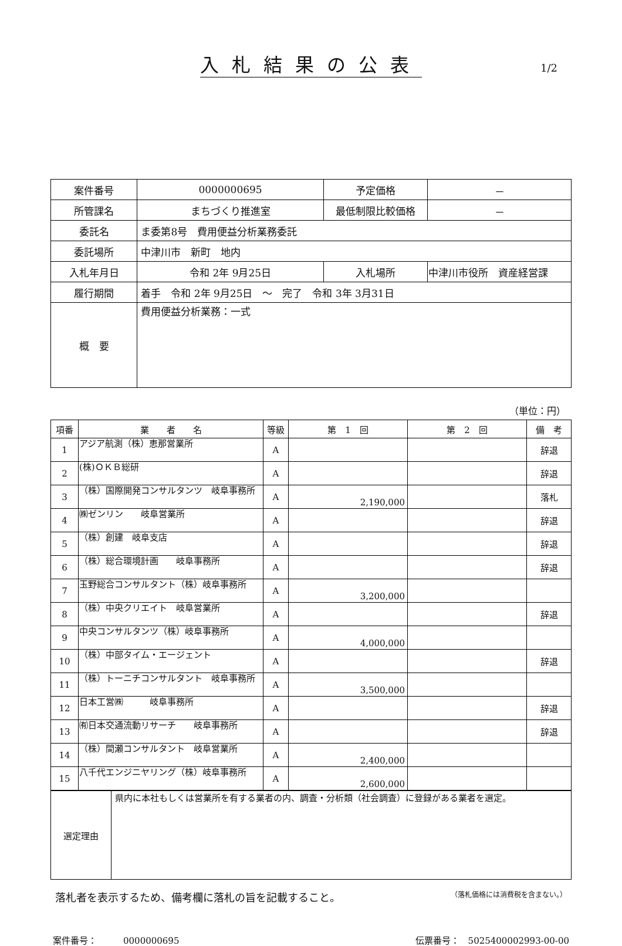入札結果の公表
1/2
| 案件番号 | 0000000695 | | 予定価格 | － |
| 所管課名 | まちづくり推進室 | | 最低制限比較価格 | － |
| 委託名 | ま委第8号 費用便益分析業務委託 | | | |
| 委託場所 | 中津川市 新町 地内 | | | |
| 入札年月日 | 令和 2年 9月25日 | 入札場所 | | 中津川市役所 資産経営課 |
| 履行期間 | 着手 令和 2年 9月25日 ～ 完了 令和 3年 3月31日 | | | |
| 概 要 | 費用便益分析業務：一式 | | | |
（単位：円）
| 項番 | 業 者 名 | 等級 | 第 1 回 | 第 2 回 | 備 考 |
| --- | --- | --- | --- | --- | --- |
| 1 | アジア航測（株）恵那営業所 | A | | | 辞退 |
| 2 | (株)ＯＫＢ総研 | A | | | 辞退 |
| 3 | （株）国際開発コンサルタンツ 岐阜事務所 | A | 2,190,000 | | 落札 |
| 4 | ㈱ゼンリン 岐阜営業所 | A | | | 辞退 |
| 5 | （株）創建 岐阜支店 | A | | | 辞退 |
| 6 | （株）総合環境計画 岐阜事務所 | A | | | 辞退 |
| 7 | 玉野総合コンサルタント（株）岐阜事務所 | A | 3,200,000 | | |
| 8 | （株）中央クリエイト 岐阜営業所 | A | | | 辞退 |
| 9 | 中央コンサルタンツ（株）岐阜事務所 | A | 4,000,000 | | |
| 10 | （株）中部タイム・エージェント | A | | | 辞退 |
| 11 | （株）トーニチコンサルタント 岐阜事務所 | A | 3,500,000 | | |
| 12 | 日本工営㈱ 岐阜事務所 | A | | | 辞退 |
| 13 | ㈲日本交通流動リサーチ 岐阜事務所 | A | | | 辞退 |
| 14 | （株）間瀬コンサルタント 岐阜営業所 | A | 2,400,000 | | |
| 15 | 八千代エンジニヤリング（株）岐阜事務所 | A | 2,600,000 | | |
| 選定理由 | 県内に本社もしくは営業所を有する業者の内、調査・分析類（社会調査）に登録がある業者を選定。 |
落札者を表示するため、備考欄に落札の旨を記載すること。 （落札価格には消費税を含まない。）
案件番号：　　　0000000695 伝票番号：　5025400002993-00-00